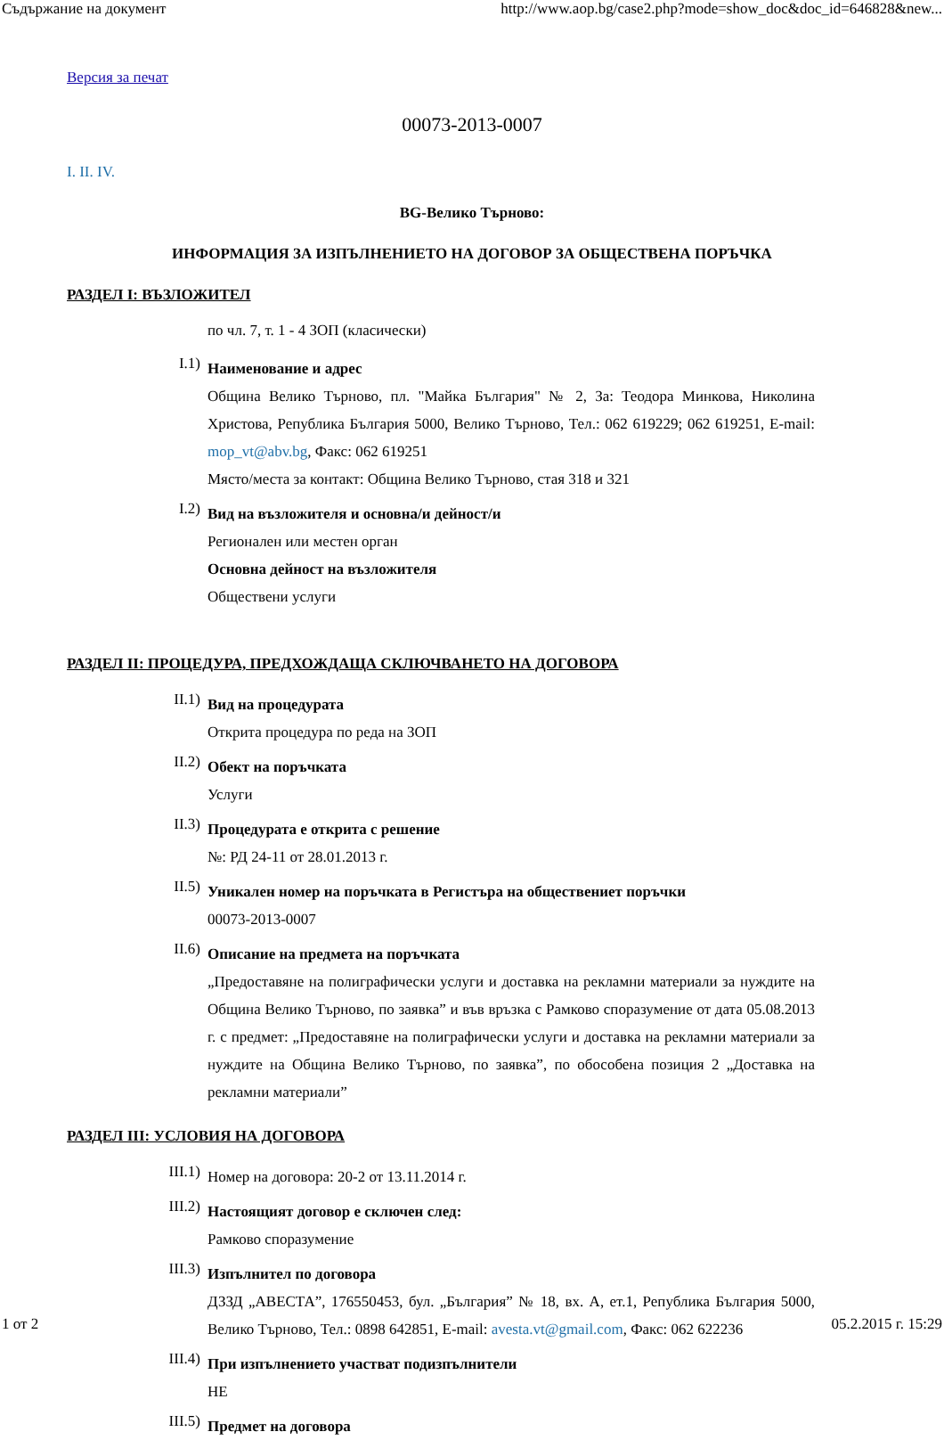Съдържание на документ http://www.aop.bg/case2.php?mode=show_doc&doc_id=646828&new...
Версия за печат
00073-2013-0007
I. II. IV.
BG-Велико Търново:
ИНФОРМАЦИЯ ЗА ИЗПЪЛНЕНИЕТО НА ДОГОВОР ЗА ОБЩЕСТВЕНА ПОРЪЧКА
РАЗДЕЛ I: ВЪЗЛОЖИТЕЛ
по чл. 7, т. 1 - 4 ЗОП (класически)
I.1)
Наименование и адрес
Община Велико Търново, пл. "Майка България" № 2, За: Теодора Минкова, Николина Христова, Република България 5000, Велико Търново, Тел.: 062 619229; 062 619251, E-mail: mop_vt@abv.bg, Факс: 062 619251
Място/места за контакт: Община Велико Търново, стая 318 и 321
I.2)
Вид на възложителя и основна/и дейност/и
Регионален или местен орган
Основна дейност на възложителя
Обществени услуги
РАЗДЕЛ II: ПРОЦЕДУРА, ПРЕДХОЖДАЩА СКЛЮЧВАНЕТО НА ДОГОВОРА
II.1)
Вид на процедурата
Открита процедура по реда на ЗОП
II.2)
Обект на поръчката
Услуги
II.3)
Процедурата е открита с решение
№: РД 24-11 от 28.01.2013 г.
II.5)
Уникален номер на поръчката в Регистъра на обществениет поръчки
00073-2013-0007
II.6)
Описание на предмета на поръчката
„Предоставяне на полиграфически услуги и доставка на рекламни материали за нуждите на Община Велико Търново, по заявка” и във връзка с Рамково споразумение от дата 05.08.2013 г. с предмет: „Предоставяне на полиграфически услуги и доставка на рекламни материали за нуждите на Община Велико Търново, по заявка”, по обособена позиция 2 „Доставка на рекламни материали”
РАЗДЕЛ III: УСЛОВИЯ НА ДОГОВОРА
III.1)
Номер на договора: 20-2 от 13.11.2014 г.
III.2)
Настоящият договор е сключен след:
Рамково споразумение
III.3)
Изпълнител по договора
ДЗЗД „АВЕСТА”, 176550453, бул. „България” № 18, вх. А, ет.1, Република България 5000, Велико Търново, Тел.: 0898 642851, E-mail: avesta.vt@gmail.com, Факс: 062 622236
III.4)
При изпълнението участват подизпълнители
НЕ
III.5)
Предмет на договора
1 от 2 05.2.2015 г. 15:29